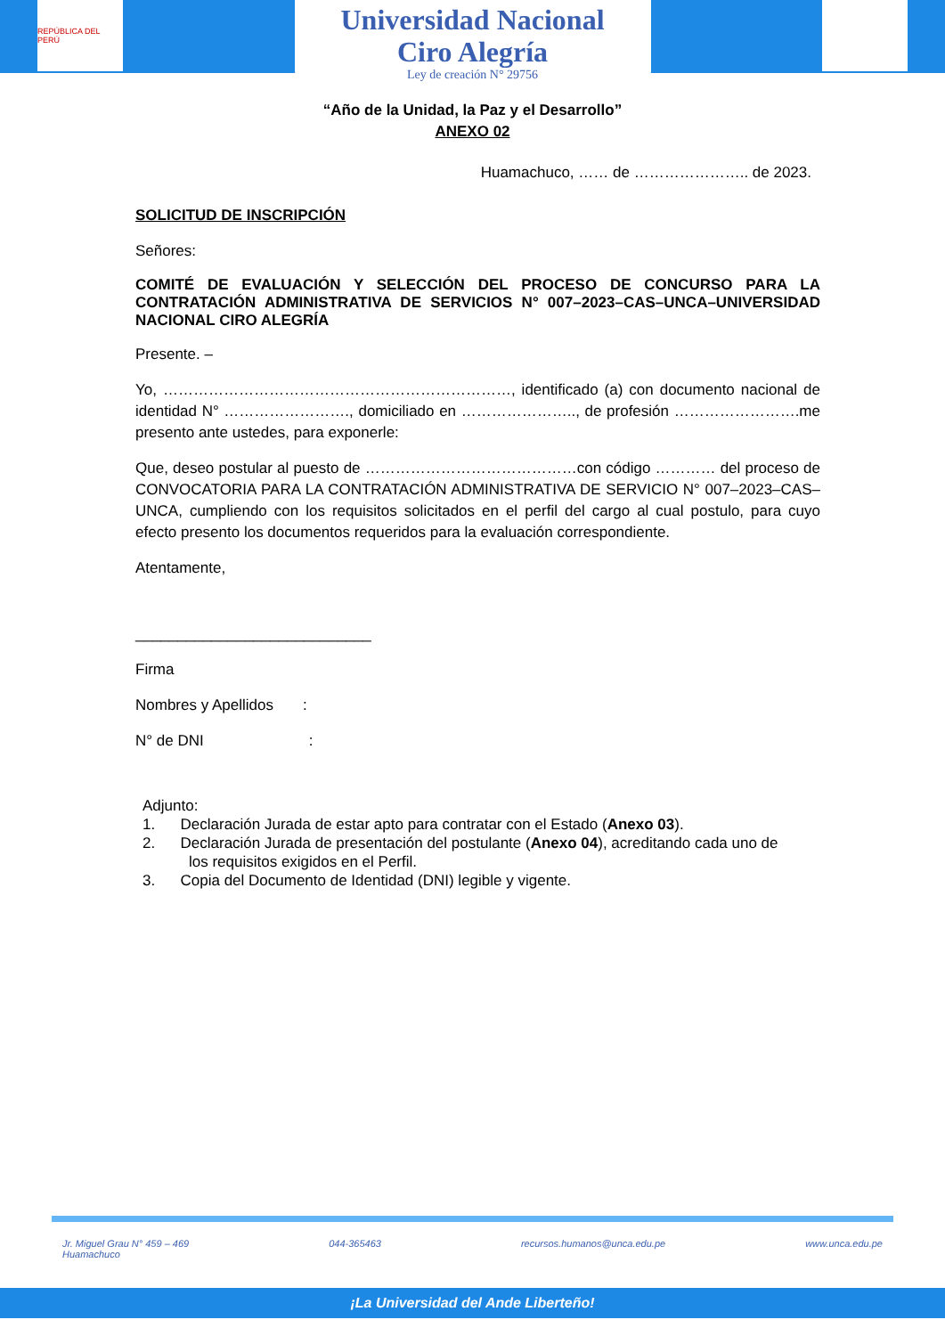REPÚBLICA DEL PERÚ
Universidad Nacional
Ciro Alegría
Ley de creación N° 29756
“Año de la Unidad, la Paz y el Desarrollo”
ANEXO 02
Huamachuco, …… de ………………….. de 2023.
SOLICITUD DE INSCRIPCIÓN
Señores:
COMITÉ DE EVALUACIÓN Y SELECCIÓN DEL PROCESO DE CONCURSO PARA LA CONTRATACIÓN ADMINISTRATIVA DE SERVICIOS N° 007–2023–CAS–UNCA–UNIVERSIDAD NACIONAL CIRO ALEGRÍA
Presente. –
Yo, ……………………………………………………………, identificado (a) con documento nacional de identidad N° ……………………., domiciliado en ………………….., de profesión …………………….me presento ante ustedes, para exponerle:
Que, deseo postular al puesto de ……………………………………con código ………… del proceso de CONVOCATORIA PARA LA CONTRATACIÓN ADMINISTRATIVA DE SERVICIO N° 007–2023–CAS–UNCA, cumpliendo con los requisitos solicitados en el perfil del cargo al cual postulo, para cuyo efecto presento los documentos requeridos para la evaluación correspondiente.
Atentamente,
____________________________
Firma
Nombres y Apellidos :
N° de DNI :
Adjunto:
1. Declaración Jurada de estar apto para contratar con el Estado (Anexo 03).
2. Declaración Jurada de presentación del postulante (Anexo 04), acreditando cada uno de
los requisitos exigidos en el Perfil.
3. Copia del Documento de Identidad (DNI) legible y vigente.
Jr. Miguel Grau N° 459 – 469
Huamachuco 044-365463 recursos.humanos@unca.edu.pe www.unca.edu.pe
¡La Universidad del Ande Liberteño!